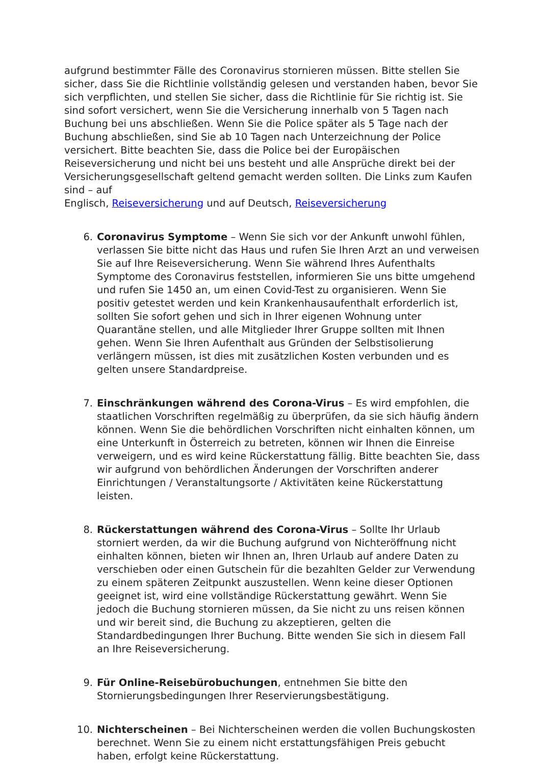aufgrund bestimmter Fälle des Coronavirus stornieren müssen. Bitte stellen Sie sicher, dass Sie die Richtlinie vollständig gelesen und verstanden haben, bevor Sie sich verpflichten, und stellen Sie sicher, dass die Richtlinie für Sie richtig ist. Sie sind sofort versichert, wenn Sie die Versicherung innerhalb von 5 Tagen nach Buchung bei uns abschließen. Wenn Sie die Police später als 5 Tage nach der Buchung abschließen, sind Sie ab 10 Tagen nach Unterzeichnung der Police versichert. Bitte beachten Sie, dass die Police bei der Europäischen Reiseversicherung und nicht bei uns besteht und alle Ansprüche direkt bei der Versicherungsgesellschaft geltend gemacht werden sollten. Die Links zum Kaufen sind – auf
Englisch, Reiseversicherung und auf Deutsch, Reiseversicherung
6. Coronavirus Symptome – Wenn Sie sich vor der Ankunft unwohl fühlen, verlassen Sie bitte nicht das Haus und rufen Sie Ihren Arzt an und verweisen Sie auf Ihre Reiseversicherung. Wenn Sie während Ihres Aufenthalts Symptome des Coronavirus feststellen, informieren Sie uns bitte umgehend und rufen Sie 1450 an, um einen Covid-Test zu organisieren. Wenn Sie positiv getestet werden und kein Krankenhausaufenthalt erforderlich ist, sollten Sie sofort gehen und sich in Ihrer eigenen Wohnung unter Quarantäne stellen, und alle Mitglieder Ihrer Gruppe sollten mit Ihnen gehen. Wenn Sie Ihren Aufenthalt aus Gründen der Selbstisolierung verlängern müssen, ist dies mit zusätzlichen Kosten verbunden und es gelten unsere Standardpreise.
7. Einschränkungen während des Corona-Virus – Es wird empfohlen, die staatlichen Vorschriften regelmäßig zu überprüfen, da sie sich häufig ändern können. Wenn Sie die behördlichen Vorschriften nicht einhalten können, um eine Unterkunft in Österreich zu betreten, können wir Ihnen die Einreise verweigern, und es wird keine Rückerstattung fällig. Bitte beachten Sie, dass wir aufgrund von behördlichen Änderungen der Vorschriften anderer Einrichtungen / Veranstaltungsorte / Aktivitäten keine Rückerstattung leisten.
8. Rückerstattungen während des Corona-Virus – Sollte Ihr Urlaub storniert werden, da wir die Buchung aufgrund von Nichteröffnung nicht einhalten können, bieten wir Ihnen an, Ihren Urlaub auf andere Daten zu verschieben oder einen Gutschein für die bezahlten Gelder zur Verwendung zu einem späteren Zeitpunkt auszustellen. Wenn keine dieser Optionen geeignet ist, wird eine vollständige Rückerstattung gewährt. Wenn Sie jedoch die Buchung stornieren müssen, da Sie nicht zu uns reisen können und wir bereit sind, die Buchung zu akzeptieren, gelten die Standardbedingungen Ihrer Buchung. Bitte wenden Sie sich in diesem Fall an Ihre Reiseversicherung.
9. Für Online-Reisebürobuchungen, entnehmen Sie bitte den Stornierungsbedingungen Ihrer Reservierungsbestätigung.
10. Nichterscheinen – Bei Nichterscheinen werden die vollen Buchungskosten berechnet. Wenn Sie zu einem nicht erstattungsfähigen Preis gebucht haben, erfolgt keine Rückerstattung.